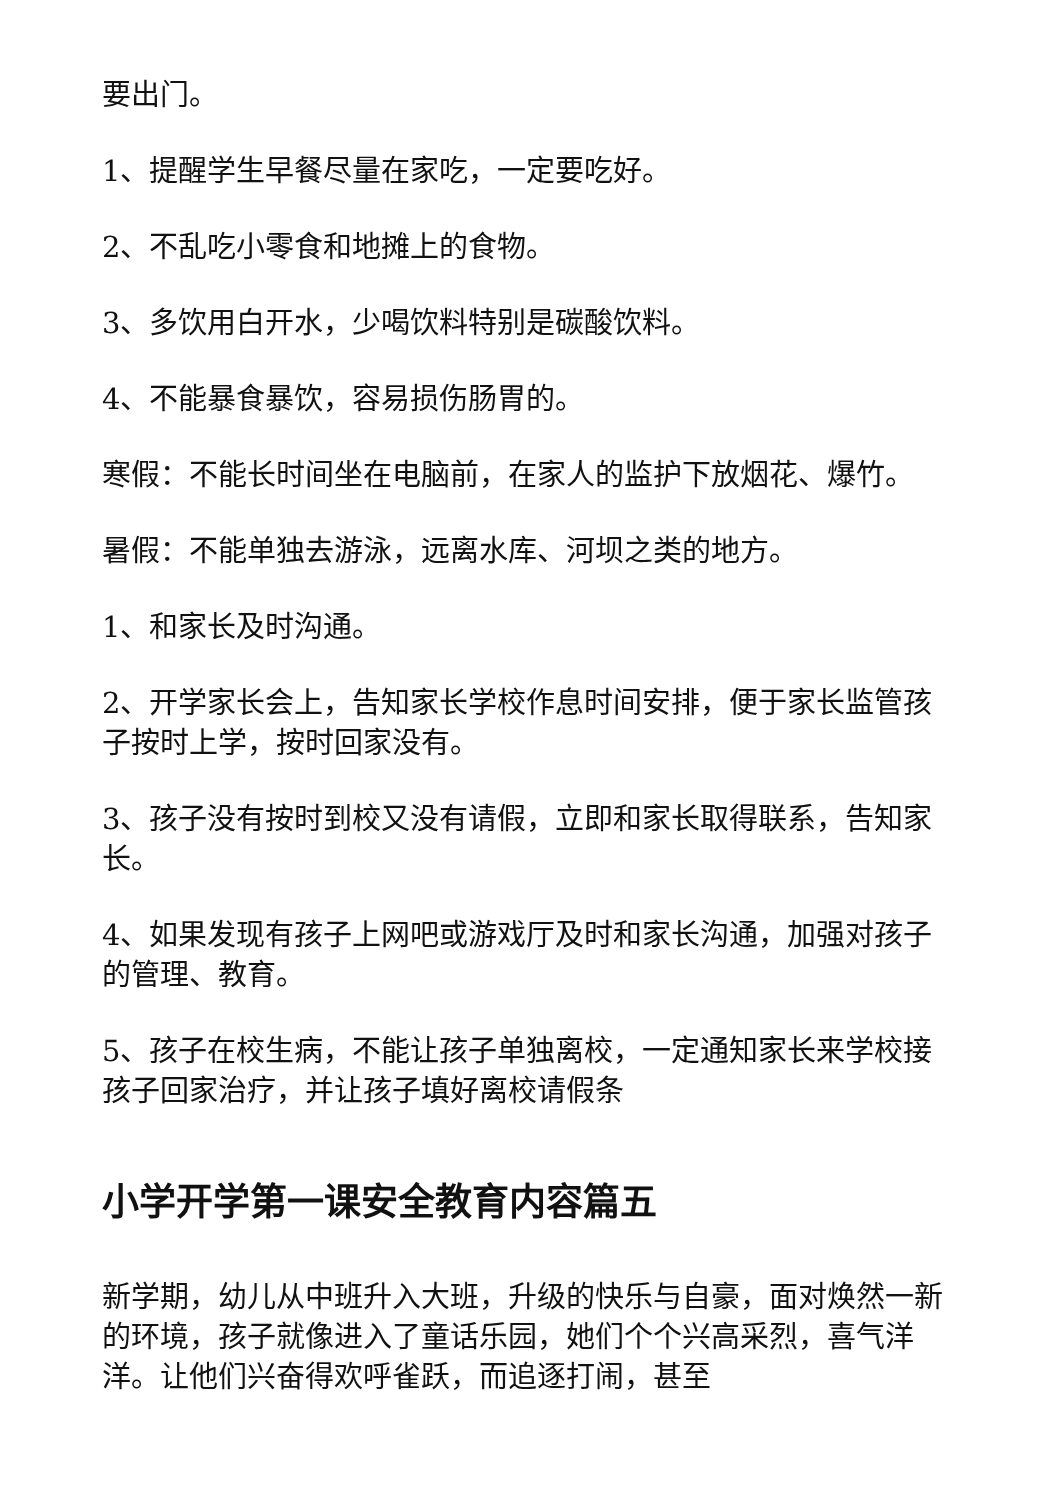要出门。
1、提醒学生早餐尽量在家吃，一定要吃好。
2、不乱吃小零食和地摊上的食物。
3、多饮用白开水，少喝饮料特别是碳酸饮料。
4、不能暴食暴饮，容易损伤肠胃的。
寒假：不能长时间坐在电脑前，在家人的监护下放烟花、爆竹。
暑假：不能单独去游泳，远离水库、河坝之类的地方。
1、和家长及时沟通。
2、开学家长会上，告知家长学校作息时间安排，便于家长监管孩子按时上学，按时回家没有。
3、孩子没有按时到校又没有请假，立即和家长取得联系，告知家长。
4、如果发现有孩子上网吧或游戏厅及时和家长沟通，加强对孩子的管理、教育。
5、孩子在校生病，不能让孩子单独离校，一定通知家长来学校接孩子回家治疗，并让孩子填好离校请假条
小学开学第一课安全教育内容篇五
新学期，幼儿从中班升入大班，升级的快乐与自豪，面对焕然一新的环境，孩子就像进入了童话乐园，她们个个兴高采烈，喜气洋洋。让他们兴奋得欢呼雀跃，而追逐打闹，甚至